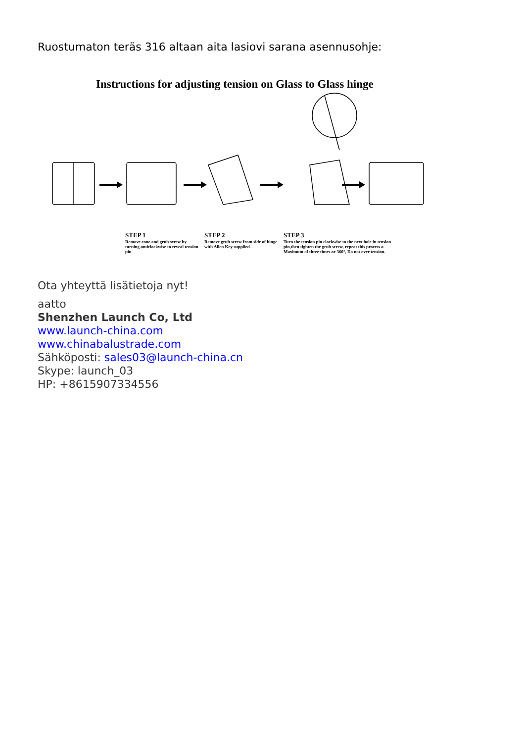Ruostumaton teräs 316 altaan aita lasiovi sarana asennusohje:
Instructions for adjusting tension on Glass to Glass hinge
STEP 1
Remove cone and grub screw by turning anticlockwise to reveal tension pin.
STEP 2
Remove grub screw from side of hinge with Allen Key supplied.
STEP 3
Turn the tension pin clockwise to the next hole in tension pin,then tighten the grub screw, repeat this process a Maximum of three times or 360°, Do not over tension.
Ota yhteyttä lisätietoja nyt!
aatto
Shenzhen Launch Co, Ltd
www.launch-china.com
www.chinabalustrade.com
Sähköposti: sales03@launch-china.cn
Skype: launch_03
HP: +8615907334556